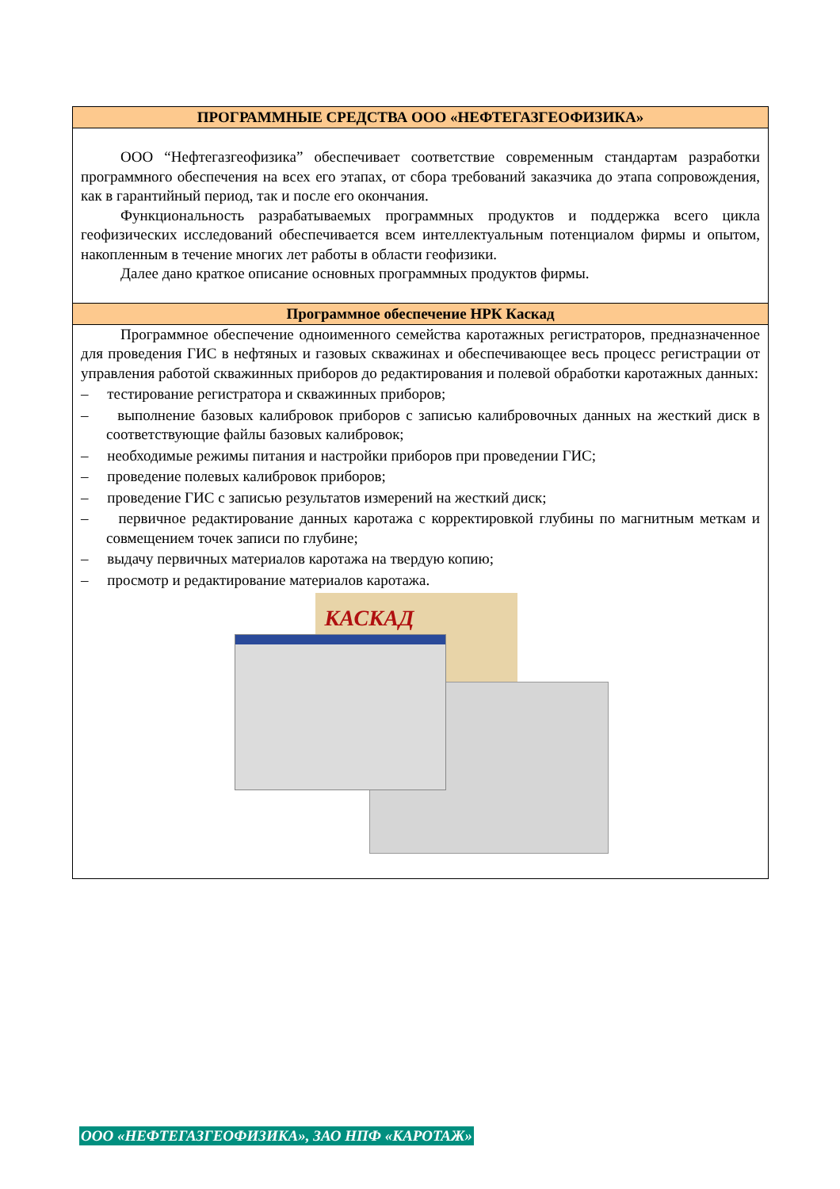ПРОГРАММНЫЕ СРЕДСТВА ООО «НЕФТЕГАЗГЕОФИЗИКА»
ООО “Нефтегазгеофизика” обеспечивает соответствие современным стандартам разработки программного обеспечения на всех его этапах, от сбора требований заказчика до этапа сопровождения, как в гарантийный период, так и после его окончания.
Функциональность разрабатываемых программных продуктов и поддержка всего цикла геофизических исследований обеспечивается всем интеллектуальным потенциалом фирмы и опытом, накопленным в течение многих лет работы в области геофизики.
Далее дано краткое описание основных программных продуктов фирмы.
Программное обеспечение НРК Каскад
Программное обеспечение одноименного семейства каротажных регистраторов, предназначенное для проведения ГИС в нефтяных и газовых скважинах и обеспечивающее весь процесс регистрации от управления работой скважинных приборов до редактирования и полевой обработки каротажных данных:
– тестирование регистратора и скважинных приборов;
– выполнение базовых калибровок приборов с записью калибровочных данных на жесткий диск в соответствующие файлы базовых калибровок;
– необходимые режимы питания и настройки приборов при проведении ГИС;
– проведение полевых калибровок приборов;
– проведение ГИС с записью результатов измерений на жесткий диск;
– первичное редактирование данных каротажа с корректировкой глубины по магнитным меткам и совмещением точек записи по глубине;
– выдачу первичных материалов каротажа на твердую копию;
– просмотр и редактирование материалов каротажа.
КАСКАД
ООО «НЕФТЕГАЗГЕОФИЗИКА», ЗАО НПФ «КАРОТАЖ»